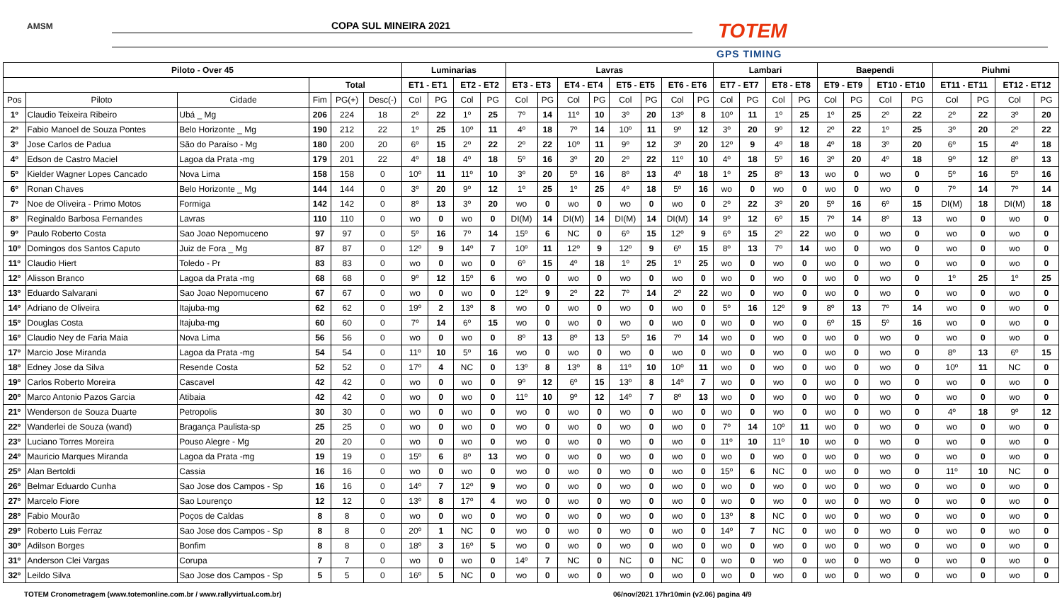AMSM COPA SUL MINEIRA 2021 TOTEM
GPS TIMING
| Piloto - Over 45 | | | | | | Luminarias | | | | Lavras | | | | | | | | Lambari | | | | Baependi | | | | Piuhmi | | | |
| --- | --- | --- | --- | --- | --- | --- | --- | --- | --- | --- | --- | --- | --- | --- | --- | --- | --- | --- | --- | --- | --- | --- | --- | --- | --- | --- | --- | --- | --- |
| | | | Total | | | ET1 - ET1 | | ET2 - ET2 | | ET3 - ET3 | | ET4 - ET4 | | ET5 - ET5 | | ET6 - ET6 | | ET7 - ET7 | | ET8 - ET8 | | ET9 - ET9 | | ET10 - ET10 | | ET11 - ET11 | | ET12 - ET12 | |
| Pos | Piloto | Cidade | Fim | PG(+) | Desc(-) | Col | PG | Col | PG | Col | PG | Col | PG | Col | PG | Col | PG | Col | PG | Col | PG | Col | PG | Col | PG | Col | PG | Col | PG |
| 1º | Claudio Teixeira Ribeiro | Ubá _ Mg | 206 | 224 | 18 | 2º | 22 | 1º | 25 | 7º | 14 | 11º | 10 | 3º | 20 | 13º | 8 | 10º | 11 | 1º | 25 | 1º | 25 | 2º | 22 | 2º | 22 | 3º | 20 |
| 2º | Fabio Manoel de Souza Pontes | Belo Horizonte _ Mg | 190 | 212 | 22 | 1º | 25 | 10º | 11 | 4º | 18 | 7º | 14 | 10º | 11 | 9º | 12 | 3º | 20 | 9º | 12 | 2º | 22 | 1º | 25 | 3º | 20 | 2º | 22 |
| 3º | Jose Carlos de Padua | São do Paraíso - Mg | 180 | 200 | 20 | 6º | 15 | 2º | 22 | 2º | 22 | 10º | 11 | 9º | 12 | 3º | 20 | 12º | 9 | 4º | 18 | 4º | 18 | 3º | 20 | 6º | 15 | 4º | 18 |
| 4º | Edson de Castro Maciel | Lagoa da Prata -mg | 179 | 201 | 22 | 4º | 18 | 4º | 18 | 5º | 16 | 3º | 20 | 2º | 22 | 11º | 10 | 4º | 18 | 5º | 16 | 3º | 20 | 4º | 18 | 9º | 12 | 8º | 13 |
| 5º | Kielder Wagner Lopes Cancado | Nova Lima | 158 | 158 | 0 | 10º | 11 | 11º | 10 | 3º | 20 | 5º | 16 | 8º | 13 | 4º | 18 | 1º | 25 | 8º | 13 | wo | 0 | wo | 0 | 5º | 16 | 5º | 16 |
| 6º | Ronan Chaves | Belo Horizonte _ Mg | 144 | 144 | 0 | 3º | 20 | 9º | 12 | 1º | 25 | 1º | 25 | 4º | 18 | 5º | 16 | wo | 0 | wo | 0 | wo | 0 | wo | 0 | 7º | 14 | 7º | 14 |
| 7º | Noe de Oliveira - Primo Motos | Formiga | 142 | 142 | 0 | 8º | 13 | 3º | 20 | wo | 0 | wo | 0 | wo | 0 | wo | 0 | 2º | 22 | 3º | 20 | 5º | 16 | 6º | 15 | DI(M) | 18 | DI(M) | 18 |
| 8º | Reginaldo Barbosa Fernandes | Lavras | 110 | 110 | 0 | wo | 0 | wo | 0 | DI(M) | 14 | DI(M) | 14 | DI(M) | 14 | DI(M) | 14 | 9º | 12 | 6º | 15 | 7º | 14 | 8º | 13 | wo | 0 | wo | 0 |
| 9º | Paulo Roberto Costa | Sao Joao Nepomuceno | 97 | 97 | 0 | 5º | 16 | 7º | 14 | 15º | 6 | NC | 0 | 6º | 15 | 12º | 9 | 6º | 15 | 2º | 22 | wo | 0 | wo | 0 | wo | 0 | wo | 0 |
| 10º | Domingos dos Santos Caputo | Juiz de Fora _ Mg | 87 | 87 | 0 | 12º | 9 | 14º | 7 | 10º | 11 | 12º | 9 | 12º | 9 | 6º | 15 | 8º | 13 | 7º | 14 | wo | 0 | wo | 0 | wo | 0 | wo | 0 |
| 11º | Claudio Hiert | Toledo - Pr | 83 | 83 | 0 | wo | 0 | wo | 0 | 6º | 15 | 4º | 18 | 1º | 25 | 1º | 25 | wo | 0 | wo | 0 | wo | 0 | wo | 0 | wo | 0 | wo | 0 |
| 12º | Alisson Branco | Lagoa da Prata -mg | 68 | 68 | 0 | 9º | 12 | 15º | 6 | wo | 0 | wo | 0 | wo | 0 | wo | 0 | wo | 0 | wo | 0 | wo | 0 | wo | 0 | 1º | 25 | 1º | 25 |
| 13º | Eduardo Salvarani | Sao Joao Nepomuceno | 67 | 67 | 0 | wo | 0 | wo | 0 | 12º | 9 | 2º | 22 | 7º | 14 | 2º | 22 | wo | 0 | wo | 0 | wo | 0 | wo | 0 | wo | 0 | wo | 0 |
| 14º | Adriano de Oliveira | Itajuba-mg | 62 | 62 | 0 | 19º | 2 | 13º | 8 | wo | 0 | wo | 0 | wo | 0 | wo | 0 | 5º | 16 | 12º | 9 | 8º | 13 | 7º | 14 | wo | 0 | wo | 0 |
| 15º | Douglas Costa | Itajuba-mg | 60 | 60 | 0 | 7º | 14 | 6º | 15 | wo | 0 | wo | 0 | wo | 0 | wo | 0 | wo | 0 | wo | 0 | 6º | 15 | 5º | 16 | wo | 0 | wo | 0 |
| 16º | Claudio Ney de Faria Maia | Nova Lima | 56 | 56 | 0 | wo | 0 | wo | 0 | 8º | 13 | 8º | 13 | 5º | 16 | 7º | 14 | wo | 0 | wo | 0 | wo | 0 | wo | 0 | wo | 0 | wo | 0 |
| 17º | Marcio Jose Miranda | Lagoa da Prata -mg | 54 | 54 | 0 | 11º | 10 | 5º | 16 | wo | 0 | wo | 0 | wo | 0 | wo | 0 | wo | 0 | wo | 0 | wo | 0 | wo | 0 | 8º | 13 | 6º | 15 |
| 18º | Edney Jose da Silva | Resende Costa | 52 | 52 | 0 | 17º | 4 | NC | 0 | 13º | 8 | 13º | 8 | 11º | 10 | 10º | 11 | wo | 0 | wo | 0 | wo | 0 | wo | 0 | 10º | 11 | NC | 0 |
| 19º | Carlos Roberto Moreira | Cascavel | 42 | 42 | 0 | wo | 0 | wo | 0 | 9º | 12 | 6º | 15 | 13º | 8 | 14º | 7 | wo | 0 | wo | 0 | wo | 0 | wo | 0 | wo | 0 | wo | 0 |
| 20º | Marco Antonio Pazos Garcia | Atibaia | 42 | 42 | 0 | wo | 0 | wo | 0 | 11º | 10 | 9º | 12 | 14º | 7 | 8º | 13 | wo | 0 | wo | 0 | wo | 0 | wo | 0 | wo | 0 | wo | 0 |
| 21º | Wenderson de Souza Duarte | Petropolis | 30 | 30 | 0 | wo | 0 | wo | 0 | wo | 0 | wo | 0 | wo | 0 | wo | 0 | wo | 0 | wo | 0 | wo | 0 | wo | 0 | 4º | 18 | 9º | 12 |
| 22º | Wanderlei de Souza (wand) | Bragança Paulista-sp | 25 | 25 | 0 | wo | 0 | wo | 0 | wo | 0 | wo | 0 | wo | 0 | wo | 0 | 7º | 14 | 10º | 11 | wo | 0 | wo | 0 | wo | 0 | wo | 0 |
| 23º | Luciano Torres Moreira | Pouso Alegre - Mg | 20 | 20 | 0 | wo | 0 | wo | 0 | wo | 0 | wo | 0 | wo | 0 | wo | 0 | 11º | 10 | 11º | 10 | wo | 0 | wo | 0 | wo | 0 | wo | 0 |
| 24º | Mauricio Marques Miranda | Lagoa da Prata -mg | 19 | 19 | 0 | 15º | 6 | 8º | 13 | wo | 0 | wo | 0 | wo | 0 | wo | 0 | wo | 0 | wo | 0 | wo | 0 | wo | 0 | wo | 0 | wo | 0 |
| 25º | Alan Bertoldi | Cassia | 16 | 16 | 0 | wo | 0 | wo | 0 | wo | 0 | wo | 0 | wo | 0 | wo | 0 | 15º | 6 | NC | 0 | wo | 0 | wo | 0 | 11º | 10 | NC | 0 |
| 26º | Belmar Eduardo Cunha | Sao Jose dos Campos - Sp | 16 | 16 | 0 | 14º | 7 | 12º | 9 | wo | 0 | wo | 0 | wo | 0 | wo | 0 | wo | 0 | wo | 0 | wo | 0 | wo | 0 | wo | 0 | wo | 0 |
| 27º | Marcelo Fiore | Sao Lourenço | 12 | 12 | 0 | 13º | 8 | 17º | 4 | wo | 0 | wo | 0 | wo | 0 | wo | 0 | wo | 0 | wo | 0 | wo | 0 | wo | 0 | wo | 0 | wo | 0 |
| 28º | Fabio Mourão | Poços de Caldas | 8 | 8 | 0 | wo | 0 | wo | 0 | wo | 0 | wo | 0 | wo | 0 | wo | 0 | 13º | 8 | NC | 0 | wo | 0 | wo | 0 | wo | 0 | wo | 0 |
| 29º | Roberto Luis Ferraz | Sao Jose dos Campos - Sp | 8 | 8 | 0 | 20º | 1 | NC | 0 | wo | 0 | wo | 0 | wo | 0 | wo | 0 | 14º | 7 | NC | 0 | wo | 0 | wo | 0 | wo | 0 | wo | 0 |
| 30º | Adilson Borges | Bonfim | 8 | 8 | 0 | 18º | 3 | 16º | 5 | wo | 0 | wo | 0 | wo | 0 | wo | 0 | wo | 0 | wo | 0 | wo | 0 | wo | 0 | wo | 0 | wo | 0 |
| 31º | Anderson Clei Vargas | Corupa | 7 | 7 | 0 | wo | 0 | wo | 0 | 14º | 7 | NC | 0 | NC | 0 | NC | 0 | wo | 0 | wo | 0 | wo | 0 | wo | 0 | wo | 0 | wo | 0 |
| 32º | Leildo Silva | Sao Jose dos Campos - Sp | 5 | 5 | 0 | 16º | 5 | NC | 0 | wo | 0 | wo | 0 | wo | 0 | wo | 0 | wo | 0 | wo | 0 | wo | 0 | wo | 0 | wo | 0 | wo | 0 |
TOTEM Cronometragem (www.totemonline.com.br / www.rallyvirtual.com.br) 06/nov/2021 17hr10min (v2.06) pagina 4/9